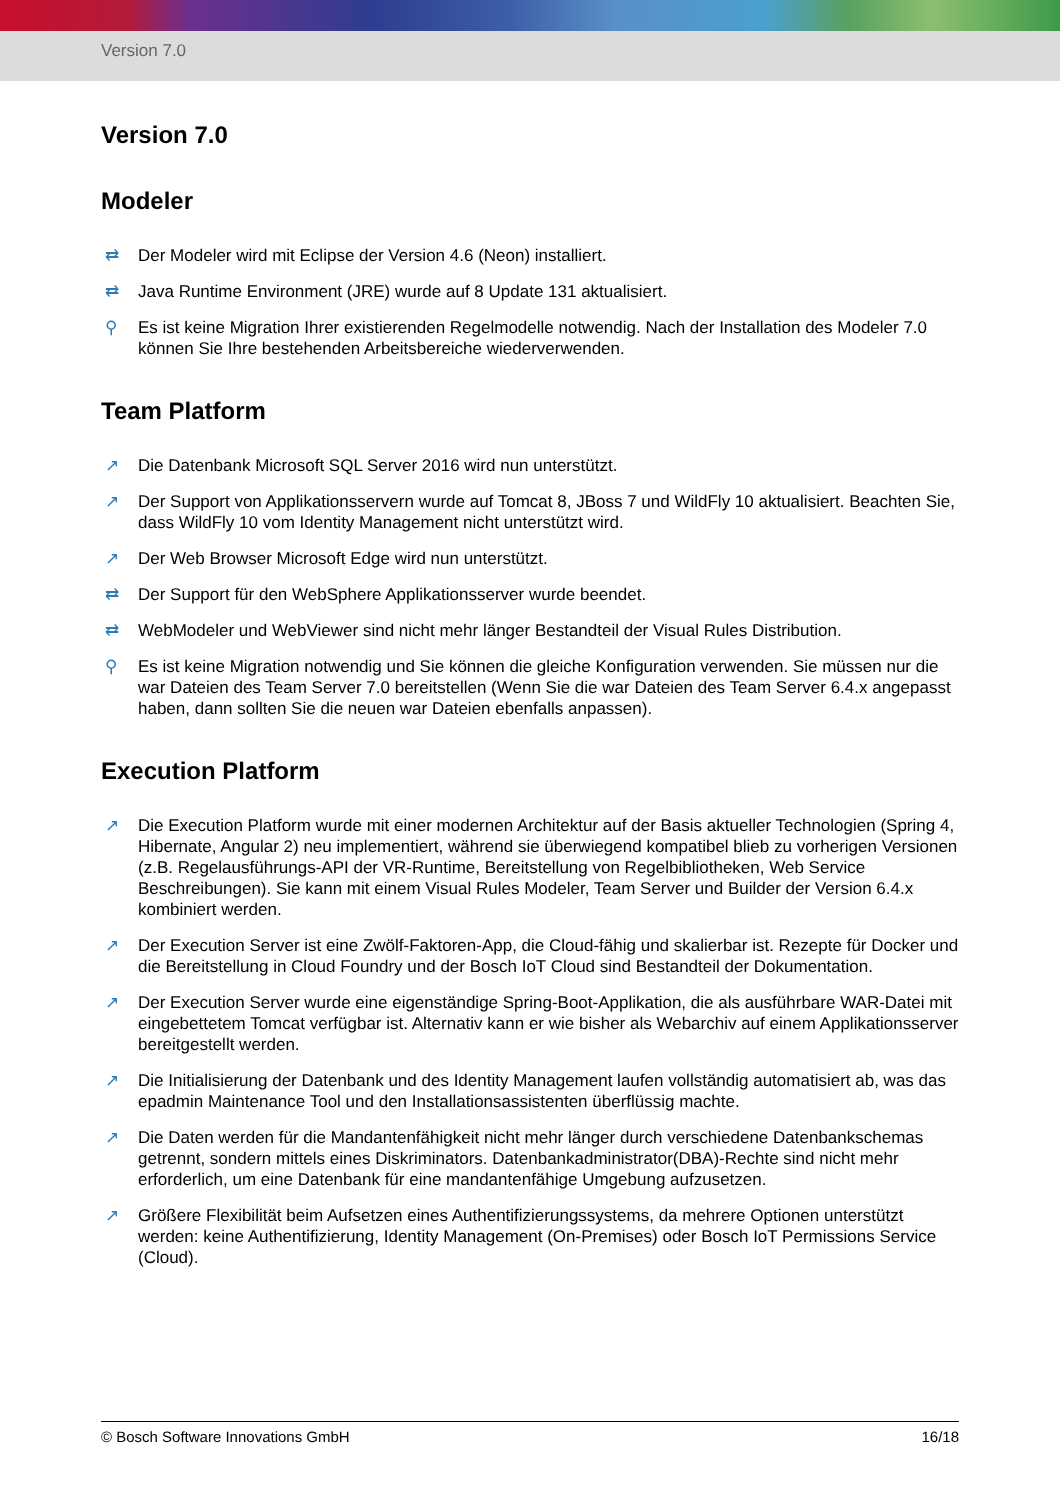Version 7.0
Version 7.0
Modeler
⇄ Der Modeler wird mit Eclipse der Version 4.6 (Neon) installiert.
⇄ Java Runtime Environment (JRE) wurde auf 8 Update 131 aktualisiert.
⚲ Es ist keine Migration Ihrer existierenden Regelmodelle notwendig. Nach der Installation des Modeler 7.0 können Sie Ihre bestehenden Arbeitsbereiche wiederverwenden.
Team Platform
↗ Die Datenbank Microsoft SQL Server 2016 wird nun unterstützt.
↗ Der Support von Applikationsservern wurde auf Tomcat 8, JBoss 7 und WildFly 10 aktualisiert. Beachten Sie, dass WildFly 10 vom Identity Management nicht unterstützt wird.
↗ Der Web Browser Microsoft Edge wird nun unterstützt.
⇄ Der Support für den WebSphere Applikationsserver wurde beendet.
⇄ WebModeler und WebViewer sind nicht mehr länger Bestandteil der Visual Rules Distribution.
⚲ Es ist keine Migration notwendig und Sie können die gleiche Konfiguration verwenden. Sie müssen nur die war Dateien des Team Server 7.0 bereitstellen (Wenn Sie die war Dateien des Team Server 6.4.x angepasst haben, dann sollten Sie die neuen war Dateien ebenfalls anpassen).
Execution Platform
↗ Die Execution Platform wurde mit einer modernen Architektur auf der Basis aktueller Technologien (Spring 4, Hibernate, Angular 2) neu implementiert, während sie überwiegend kompatibel blieb zu vorherigen Versionen (z.B. Regelausführungs-API der VR-Runtime, Bereitstellung von Regelbibliotheken, Web Service Beschreibungen). Sie kann mit einem Visual Rules Modeler, Team Server und Builder der Version 6.4.x kombiniert werden.
↗ Der Execution Server ist eine Zwölf-Faktoren-App, die Cloud-fähig und skalierbar ist. Rezepte für Docker und die Bereitstellung in Cloud Foundry und der Bosch IoT Cloud sind Bestandteil der Dokumentation.
↗ Der Execution Server wurde eine eigenständige Spring-Boot-Applikation, die als ausführbare WAR-Datei mit eingebettetem Tomcat verfügbar ist. Alternativ kann er wie bisher als Webarchiv auf einem Applikationsserver bereitgestellt werden.
↗ Die Initialisierung der Datenbank und des Identity Management laufen vollständig automatisiert ab, was das epadmin Maintenance Tool und den Installationsassistenten überflüssig machte.
↗ Die Daten werden für die Mandantenfähigkeit nicht mehr länger durch verschiedene Datenbankschemas getrennt, sondern mittels eines Diskriminators. Datenbankadministrator(DBA)-Rechte sind nicht mehr erforderlich, um eine Datenbank für eine mandantenfähige Umgebung aufzusetzen.
↗ Größere Flexibilität beim Aufsetzen eines Authentifizierungssystems, da mehrere Optionen unterstützt werden: keine Authentifizierung, Identity Management (On-Premises) oder Bosch IoT Permissions Service (Cloud).
© Bosch Software Innovations GmbH 16/18